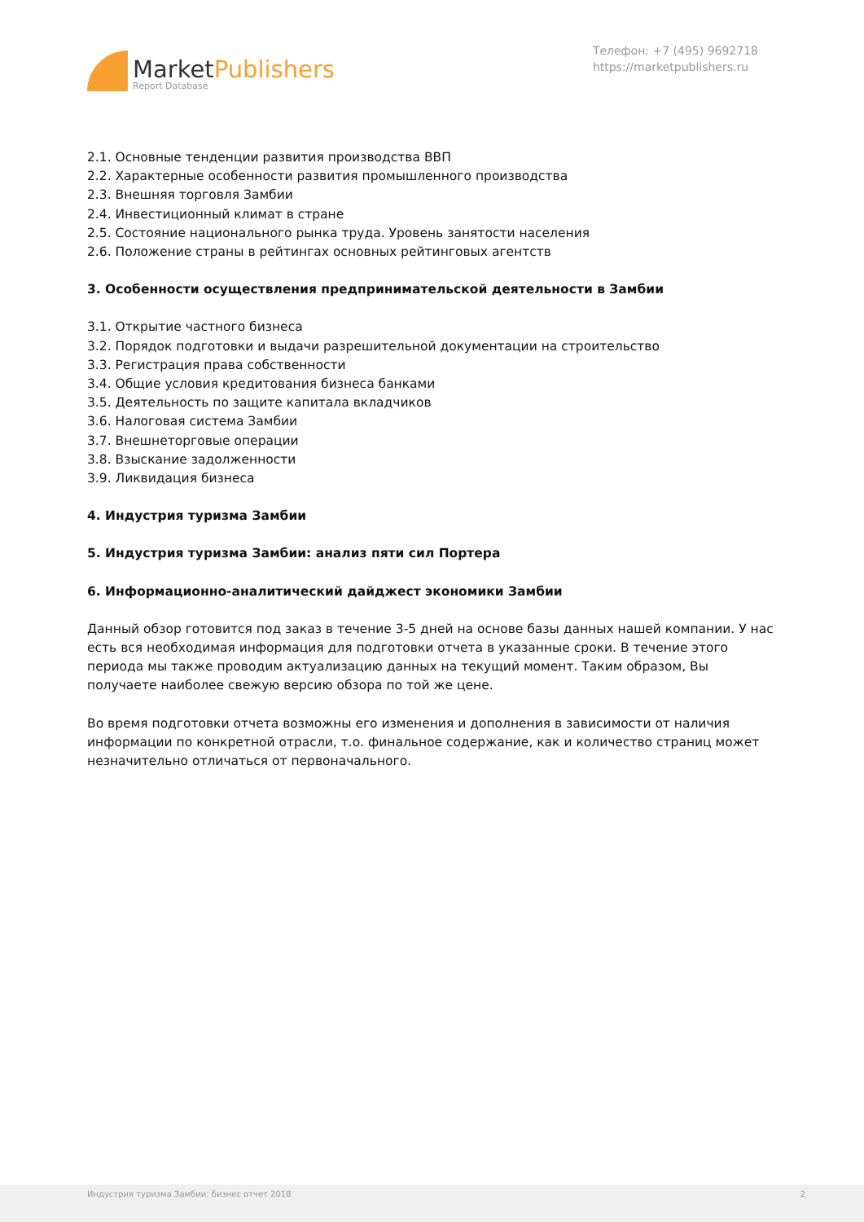MarketPublishers
Report Database
Телефон: +7 (495) 9692718
https://marketpublishers.ru
2.1. Основные тенденции развития производства ВВП
2.2. Характерные особенности развития промышленного производства
2.3. Внешняя торговля Замбии
2.4. Инвестиционный климат в стране
2.5. Состояние национального рынка труда. Уровень занятости населения
2.6. Положение страны в рейтингах основных рейтинговых агентств
3. Особенности осуществления предпринимательской деятельности в Замбии
3.1. Открытие частного бизнеса
3.2. Порядок подготовки и выдачи разрешительной документации на строительство
3.3. Регистрация права собственности
3.4. Общие условия кредитования бизнеса банками
3.5. Деятельность по защите капитала вкладчиков
3.6. Налоговая система Замбии
3.7. Внешнеторговые операции
3.8. Взыскание задолженности
3.9. Ликвидация бизнеса
4. Индустрия туризма Замбии
5. Индустрия туризма Замбии: анализ пяти сил Портера
6. Информационно-аналитический дайджест экономики Замбии
Данный обзор готовится под заказ в течение 3-5 дней на основе базы данных нашей компании. У нас есть вся необходимая информация для подготовки отчета в указанные сроки. В течение этого периода мы также проводим актуализацию данных на текущий момент. Таким образом, Вы получаете наиболее свежую версию обзора по той же цене.
Во время подготовки отчета возможны его изменения и дополнения в зависимости от наличия информации по конкретной отрасли, т.о. финальное содержание, как и количество страниц может незначительно отличаться от первоначального.
Индустрия туризма Замбии: бизнес отчет 2018 2